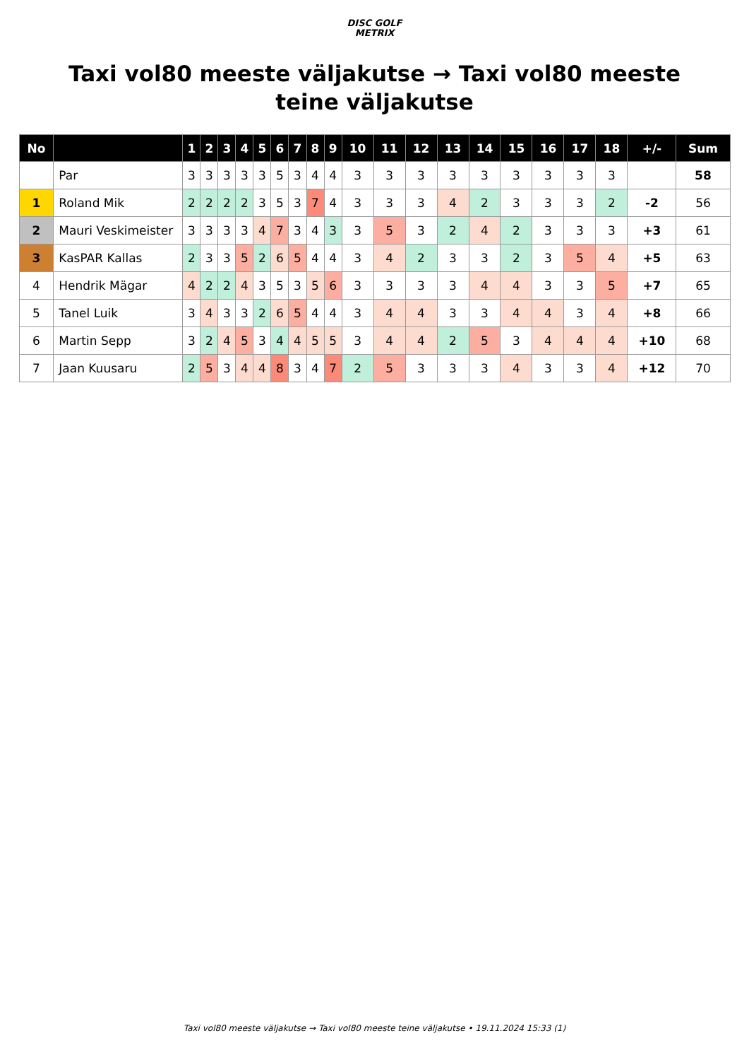DISC GOLF
METRIX
Taxi vol80 meeste väljakutse → Taxi vol80 meeste teine väljakutse
| No | | 1 | 2 | 3 | 4 | 5 | 6 | 7 | 8 | 9 | 10 | 11 | 12 | 13 | 14 | 15 | 16 | 17 | 18 | +/- | Sum |
| --- | --- | --- | --- | --- | --- | --- | --- | --- | --- | --- | --- | --- | --- | --- | --- | --- | --- | --- | --- | --- | --- |
| | Par | 3 | 3 | 3 | 3 | 3 | 5 | 3 | 4 | 4 | 3 | 3 | 3 | 3 | 3 | 3 | 3 | 3 | 3 | | 58 |
| 1 | Roland Mik | 2 | 2 | 2 | 2 | 3 | 5 | 3 | 7 | 4 | 3 | 3 | 3 | 4 | 2 | 3 | 3 | 3 | 2 | -2 | 56 |
| 2 | Mauri Veskimeister | 3 | 3 | 3 | 3 | 4 | 7 | 3 | 4 | 3 | 3 | 5 | 3 | 2 | 4 | 2 | 3 | 3 | 3 | +3 | 61 |
| 3 | KasPAR Kallas | 2 | 3 | 3 | 5 | 2 | 6 | 5 | 4 | 4 | 3 | 4 | 2 | 3 | 3 | 2 | 3 | 5 | 4 | +5 | 63 |
| 4 | Hendrik Mägar | 4 | 2 | 2 | 4 | 3 | 5 | 3 | 5 | 6 | 3 | 3 | 3 | 3 | 4 | 4 | 3 | 3 | 5 | +7 | 65 |
| 5 | Tanel Luik | 3 | 4 | 3 | 3 | 2 | 6 | 5 | 4 | 4 | 3 | 4 | 4 | 3 | 3 | 4 | 4 | 3 | 4 | +8 | 66 |
| 6 | Martin Sepp | 3 | 2 | 4 | 5 | 3 | 4 | 4 | 5 | 5 | 3 | 4 | 4 | 2 | 5 | 3 | 4 | 4 | 4 | +10 | 68 |
| 7 | Jaan Kuusaru | 2 | 5 | 3 | 4 | 4 | 8 | 3 | 4 | 7 | 2 | 5 | 3 | 3 | 3 | 4 | 3 | 3 | 4 | +12 | 70 |
Taxi vol80 meeste väljakutse → Taxi vol80 meeste teine väljakutse • 19.11.2024 15:33 (1)